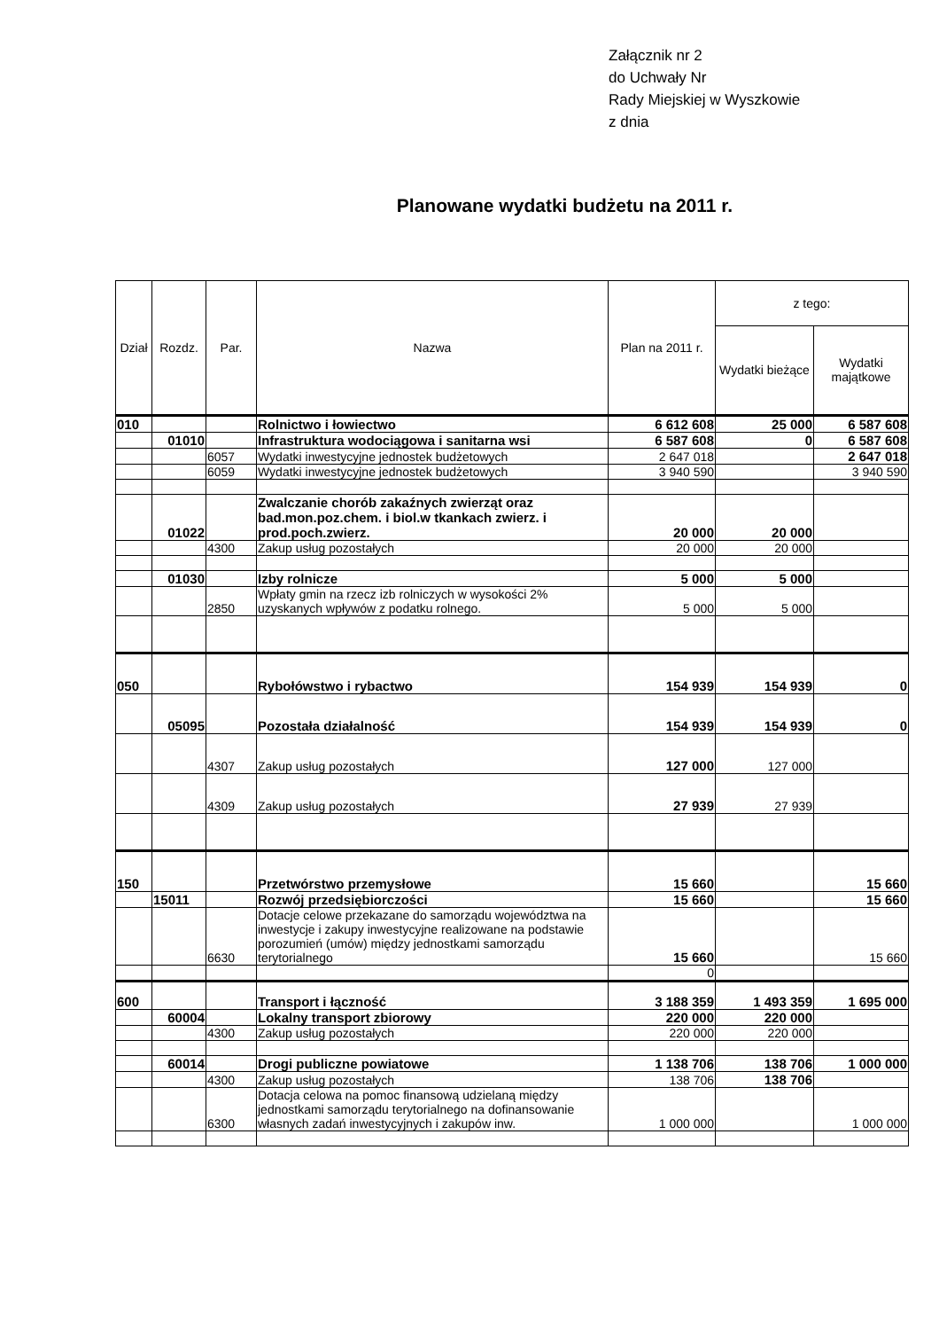Załącznik nr 2
do Uchwały Nr
Rady Miejskiej w Wyszkowie
z dnia
Planowane wydatki budżetu na 2011 r.
| Dział | Rozdz. | Par. | Nazwa | Plan na 2011 r. | z tego: | |
| --- | --- | --- | --- | --- | --- | --- |
| | | | | | Wydatki bieżące | Wydatki majątkowe |
| 010 | | | Rolnictwo i łowiectwo | 6 612 608 | 25 000 | 6 587 608 |
| | 01010 | | Infrastruktura wodociągowa i sanitarna wsi | 6 587 608 | 0 | 6 587 608 |
| | | 6057 | Wydatki inwestycyjne jednostek budżetowych | 2 647 018 | | 2 647 018 |
| | | 6059 | Wydatki inwestycyjne jednostek budżetowych | 3 940 590 | | 3 940 590 |
| | 01022 | | Zwalczanie chorób zakaźnych zwierząt oraz bad.mon.poz.chem. i biol.w tkankach zwierz. i prod.poch.zwierz. | 20 000 | 20 000 | |
| | | 4300 | Zakup usług pozostałych | 20 000 | 20 000 | |
| | 01030 | | Izby rolnicze | 5 000 | 5 000 | |
| | | 2850 | Wpłaty gmin na rzecz izb rolniczych w wysokości 2% uzyskanych wpływów z podatku rolnego. | 5 000 | 5 000 | |
| 050 | | | Rybołówstwo i rybactwo | 154 939 | 154 939 | 0 |
| | 05095 | | Pozostała działalność | 154 939 | 154 939 | 0 |
| | | 4307 | Zakup usług pozostałych | 127 000 | 127 000 | |
| | | 4309 | Zakup usług pozostałych | 27 939 | 27 939 | |
| 150 | | | Przetwórstwo przemysłowe | 15 660 | | 15 660 |
| | 15011 | | Rozwój przedsiębiorczości | 15 660 | | 15 660 |
| | | 6630 | Dotacje celowe przekazane do samorządu województwa na inwestycje i zakupy inwestycyjne realizowane na podstawie porozumień (umów) między jednostkami samorządu terytorialnego | 15 660 | | 15 660 |
| | | | | 0 | | |
| 600 | | | Transport i łączność | 3 188 359 | 1 493 359 | 1 695 000 |
| | 60004 | | Lokalny transport zbiorowy | 220 000 | 220 000 | |
| | | 4300 | Zakup usług pozostałych | 220 000 | 220 000 | |
| | 60014 | | Drogi publiczne powiatowe | 1 138 706 | 138 706 | 1 000 000 |
| | | 4300 | Zakup usług pozostałych | 138 706 | 138 706 | |
| | | 6300 | Dotacja celowa na pomoc finansową udzielaną między jednostkami samorządu terytorialnego na dofinansowanie własnych zadań inwestycyjnych i zakupów inw. | 1 000 000 | | 1 000 000 |